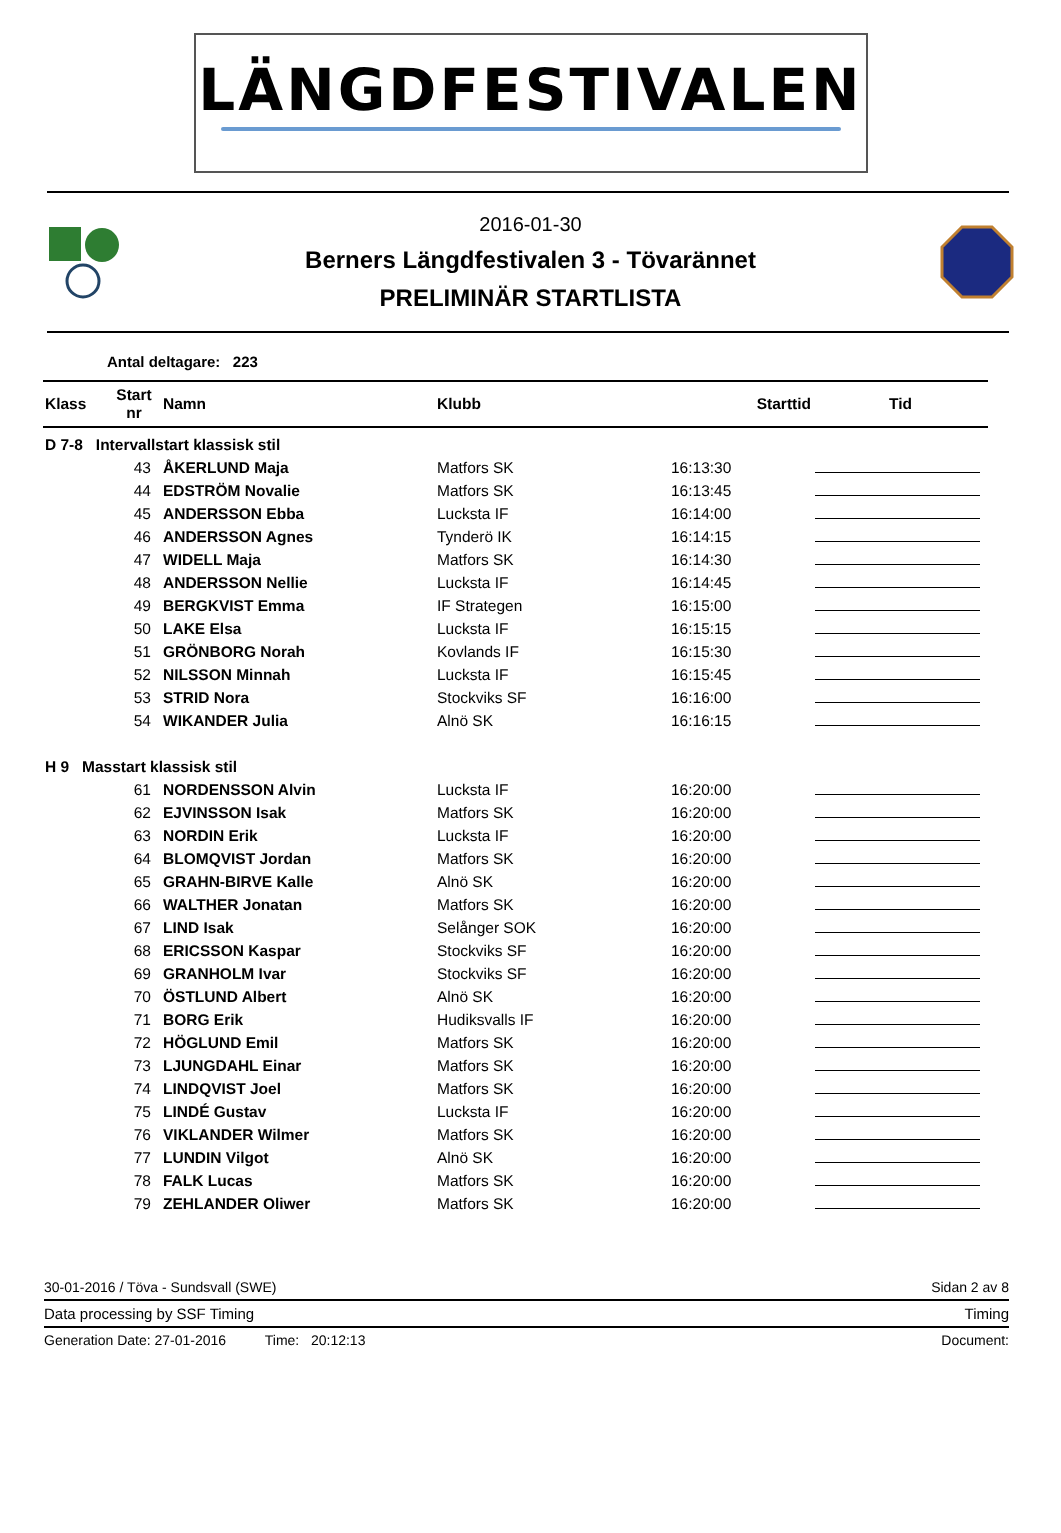LÄNGDFESTIVALEN
2016-01-30
Berners Längdfestivalen 3 - Tövarännet
PRELIMINÄR STARTLISTA
Antal deltagare: 223
| Klass | Start nr | Namn | Klubb | Starttid | Tid |
| --- | --- | --- | --- | --- | --- |
| D 7-8 Intervallstart klassisk stil | | | | | |
| | 43 | ÅKERLUND Maja | Matfors SK | 16:13:30 | |
| | 44 | EDSTRÖM Novalie | Matfors SK | 16:13:45 | |
| | 45 | ANDERSSON Ebba | Luckstа IF | 16:14:00 | |
| | 46 | ANDERSSON Agnes | Tynderö IK | 16:14:15 | |
| | 47 | WIDELL Maja | Matfors SK | 16:14:30 | |
| | 48 | ANDERSSON Nellie | Luckstа IF | 16:14:45 | |
| | 49 | BERGKVIST Emma | IF Strategen | 16:15:00 | |
| | 50 | LAKE Elsa | Luckstа IF | 16:15:15 | |
| | 51 | GRÖNBORG Norah | Kovlands IF | 16:15:30 | |
| | 52 | NILSSON Minnah | Luckstа IF | 16:15:45 | |
| | 53 | STRID Nora | Stockviks SF | 16:16:00 | |
| | 54 | WIKANDER Julia | Alnö SK | 16:16:15 | |
| H 9 Masstart klassisk stil | | | | | |
| | 61 | NORDENSSON Alvin | Luckstа IF | 16:20:00 | |
| | 62 | EJVINSSON Isak | Matfors SK | 16:20:00 | |
| | 63 | NORDIN Erik | Luckstа IF | 16:20:00 | |
| | 64 | BLOMQVIST Jordan | Matfors SK | 16:20:00 | |
| | 65 | GRAHN-BIRVE Kalle | Alnö SK | 16:20:00 | |
| | 66 | WALTHER Jonatan | Matfors SK | 16:20:00 | |
| | 67 | LIND Isak | Selånger SOK | 16:20:00 | |
| | 68 | ERICSSON Kaspar | Stockviks SF | 16:20:00 | |
| | 69 | GRANHOLM Ivar | Stockviks SF | 16:20:00 | |
| | 70 | ÖSTLUND Albert | Alnö SK | 16:20:00 | |
| | 71 | BORG Erik | Hudiksvalls IF | 16:20:00 | |
| | 72 | HÖGLUND Emil | Matfors SK | 16:20:00 | |
| | 73 | LJUNGDAHL Einar | Matfors SK | 16:20:00 | |
| | 74 | LINDQVIST Joel | Matfors SK | 16:20:00 | |
| | 75 | LINDÉ Gustav | Luckstа IF | 16:20:00 | |
| | 76 | VIKLANDER Wilmer | Matfors SK | 16:20:00 | |
| | 77 | LUNDIN Vilgot | Alnö SK | 16:20:00 | |
| | 78 | FALK Lucas | Matfors SK | 16:20:00 | |
| | 79 | ZEHLANDER Oliwer | Matfors SK | 16:20:00 | |
30-01-2016 / Töva - Sundsvall (SWE) Sidan 2 av 8
Data processing by SSF Timing Timing
Generation Date: 27-01-2016 Time: 20:12:13 Document: